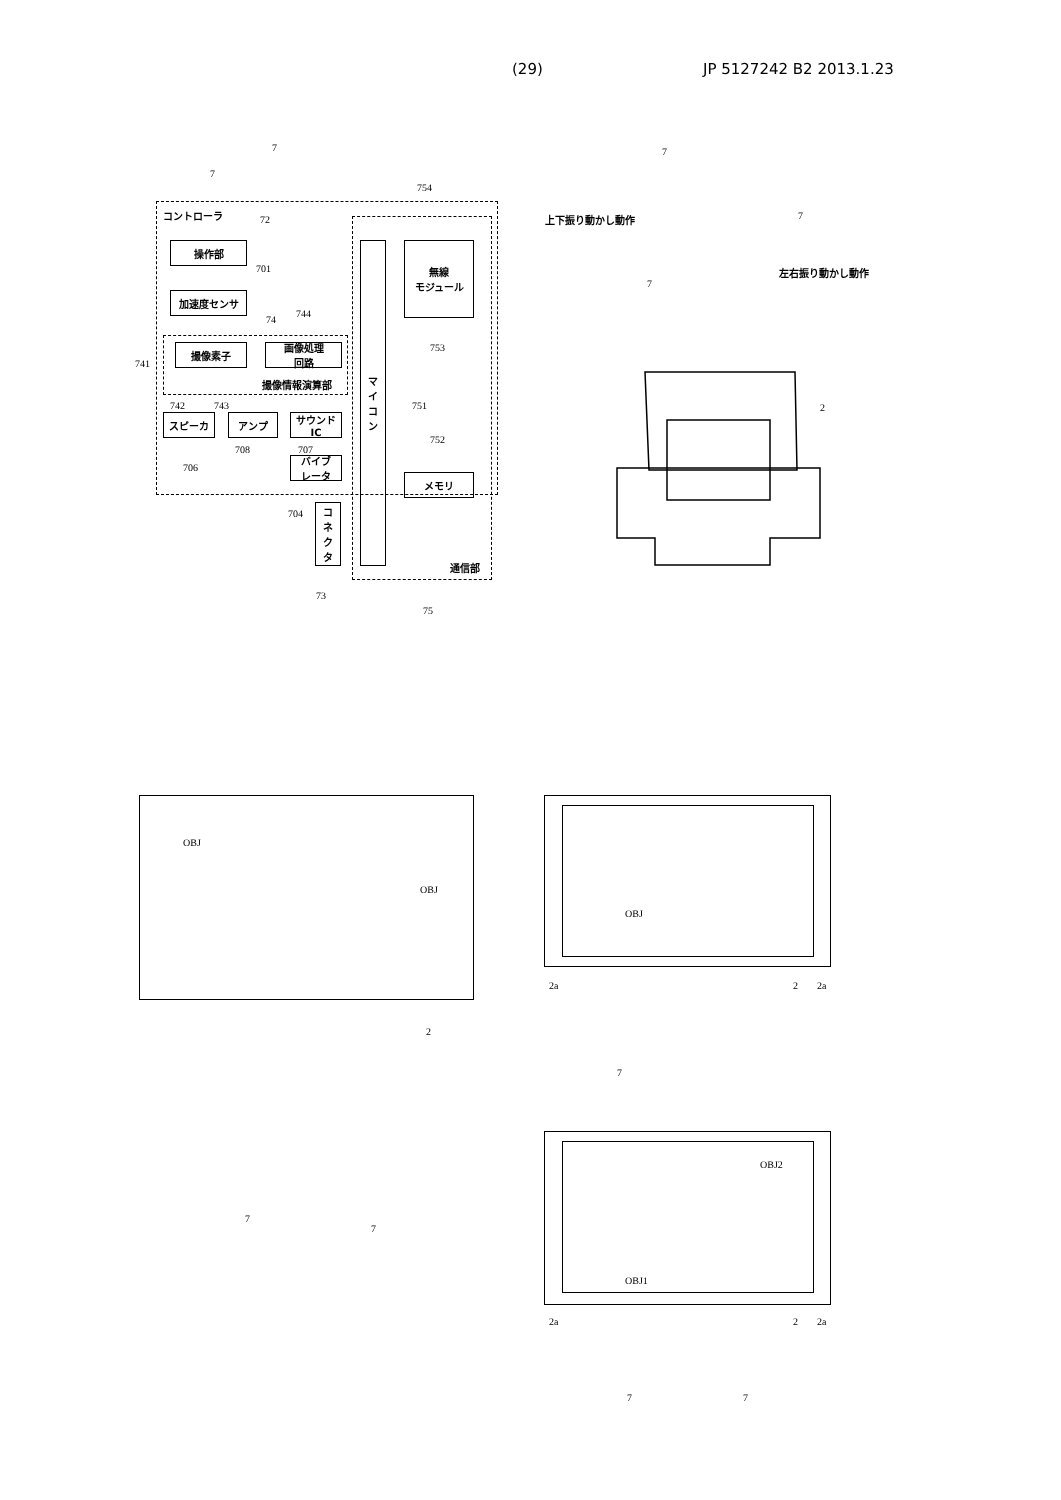(29) JP 5127242 B2 2013.1.23
コントローラ
操作部
加速度センサ
撮像素子
画像処理
回路
撮像情報演算部
スピーカ アンプ
サウンド
IC
バイブ
レータ
コ
ネ
ク
タ
マ
イ
コ
ン
無線
モジュール
メモリ
通信部
7
7
72
701
74
744
741
742 743
706
708 707
704
73
75
754
753
751
752
上下振り動かし動作
左右振り動かし動作
7
7
7
2
OBJ
OBJ
2
7
7
OBJ
2a 2 2a
7
OBJ2
OBJ1
2a 2 2a
7 7